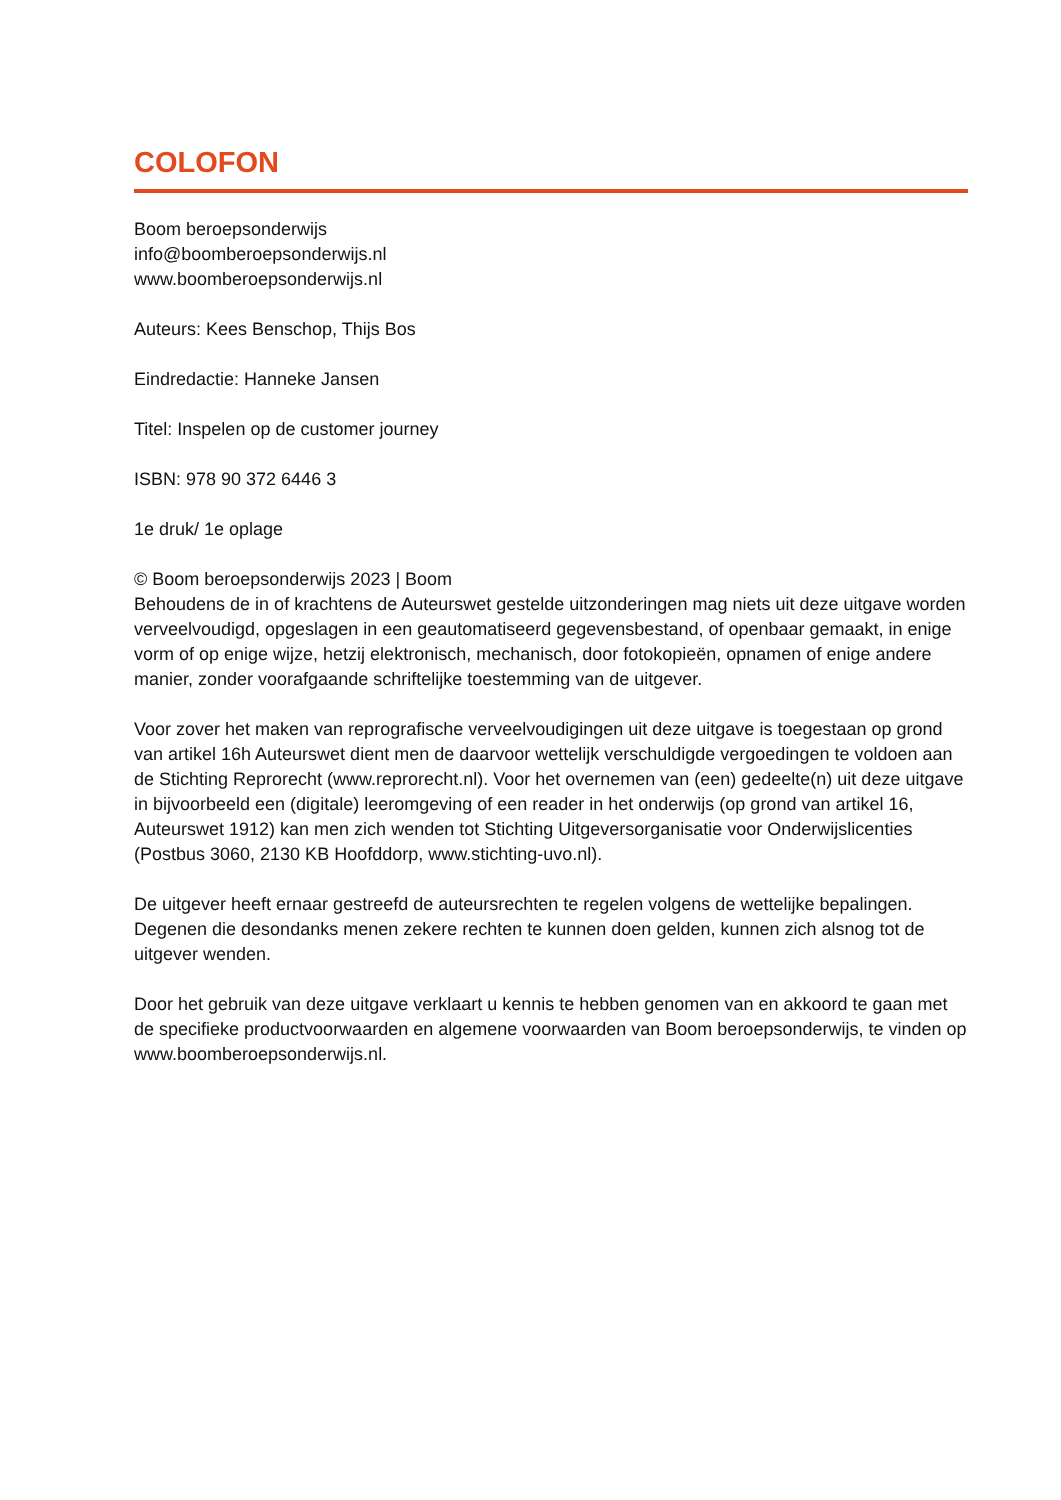COLOFON
Boom beroepsonderwijs
info@boomberoepsonderwijs.nl
www.boomberoepsonderwijs.nl
Auteurs: Kees Benschop, Thijs Bos
Eindredactie: Hanneke Jansen
Titel: Inspelen op de customer journey
ISBN: 978 90 372 6446 3
1e druk/ 1e oplage
© Boom beroepsonderwijs 2023 | Boom
Behoudens de in of krachtens de Auteurswet gestelde uitzonderingen mag niets uit deze uitgave worden verveelvoudigd, opgeslagen in een geautomatiseerd gegevensbestand, of openbaar gemaakt, in enige vorm of op enige wijze, hetzij elektronisch, mechanisch, door fotokopieën, opnamen of enige andere manier, zonder voorafgaande schriftelijke toestemming van de uitgever.
Voor zover het maken van reprografische verveelvoudigingen uit deze uitgave is toegestaan op grond van artikel 16h Auteurswet dient men de daarvoor wettelijk verschuldigde vergoedingen te voldoen aan de Stichting Reprorecht (www.reprorecht.nl). Voor het overnemen van (een) gedeelte(n) uit deze uitgave in bijvoorbeeld een (digitale) leeromgeving of een reader in het onderwijs (op grond van artikel 16, Auteurswet 1912) kan men zich wenden tot Stichting Uitgeversorganisatie voor Onderwijslicenties (Postbus 3060, 2130 KB Hoofddorp, www.stichting-uvo.nl).
De uitgever heeft ernaar gestreefd de auteursrechten te regelen volgens de wettelijke bepalingen. Degenen die desondanks menen zekere rechten te kunnen doen gelden, kunnen zich alsnog tot de uitgever wenden.
Door het gebruik van deze uitgave verklaart u kennis te hebben genomen van en akkoord te gaan met de specifieke productvoorwaarden en algemene voorwaarden van Boom beroepsonderwijs, te vinden op www.boomberoepsonderwijs.nl.